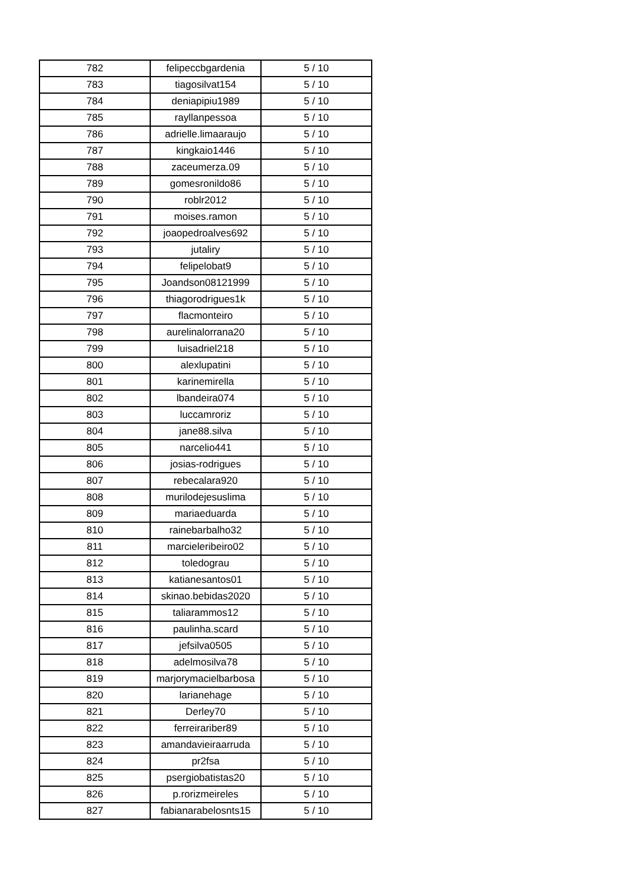| 782 | felipeccbgardenia | 5 / 10 |
| 783 | tiagosilvat154 | 5 / 10 |
| 784 | deniapipiu1989 | 5 / 10 |
| 785 | rayllanpessoa | 5 / 10 |
| 786 | adrielle.limaaraujo | 5 / 10 |
| 787 | kingkaio1446 | 5 / 10 |
| 788 | zaceumerza.09 | 5 / 10 |
| 789 | gomesronildo86 | 5 / 10 |
| 790 | roblr2012 | 5 / 10 |
| 791 | moises.ramon | 5 / 10 |
| 792 | joaopedroalves692 | 5 / 10 |
| 793 | jutaliry | 5 / 10 |
| 794 | felipelobat9 | 5 / 10 |
| 795 | Joandson08121999 | 5 / 10 |
| 796 | thiagorodrigues1k | 5 / 10 |
| 797 | flacmonteiro | 5 / 10 |
| 798 | aurelinalorrana20 | 5 / 10 |
| 799 | luisadriel218 | 5 / 10 |
| 800 | alexlupatini | 5 / 10 |
| 801 | karinemirella | 5 / 10 |
| 802 | lbandeira074 | 5 / 10 |
| 803 | luccamroriz | 5 / 10 |
| 804 | jane88.silva | 5 / 10 |
| 805 | narcelio441 | 5 / 10 |
| 806 | josias-rodrigues | 5 / 10 |
| 807 | rebecalara920 | 5 / 10 |
| 808 | murilodejesuslima | 5 / 10 |
| 809 | mariaeduarda | 5 / 10 |
| 810 | rainebarbalho32 | 5 / 10 |
| 811 | marcieleribeiro02 | 5 / 10 |
| 812 | toledograu | 5 / 10 |
| 813 | katianesantos01 | 5 / 10 |
| 814 | skinao.bebidas2020 | 5 / 10 |
| 815 | taliarammos12 | 5 / 10 |
| 816 | paulinha.scard | 5 / 10 |
| 817 | jefsilva0505 | 5 / 10 |
| 818 | adelmosilva78 | 5 / 10 |
| 819 | marjorymacielbarbosa | 5 / 10 |
| 820 | larianehage | 5 / 10 |
| 821 | Derley70 | 5 / 10 |
| 822 | ferreirariber89 | 5 / 10 |
| 823 | amandavieiraarruda | 5 / 10 |
| 824 | pr2fsa | 5 / 10 |
| 825 | psergiobatistas20 | 5 / 10 |
| 826 | p.rorizmeireles | 5 / 10 |
| 827 | fabianarabelosnts15 | 5 / 10 |